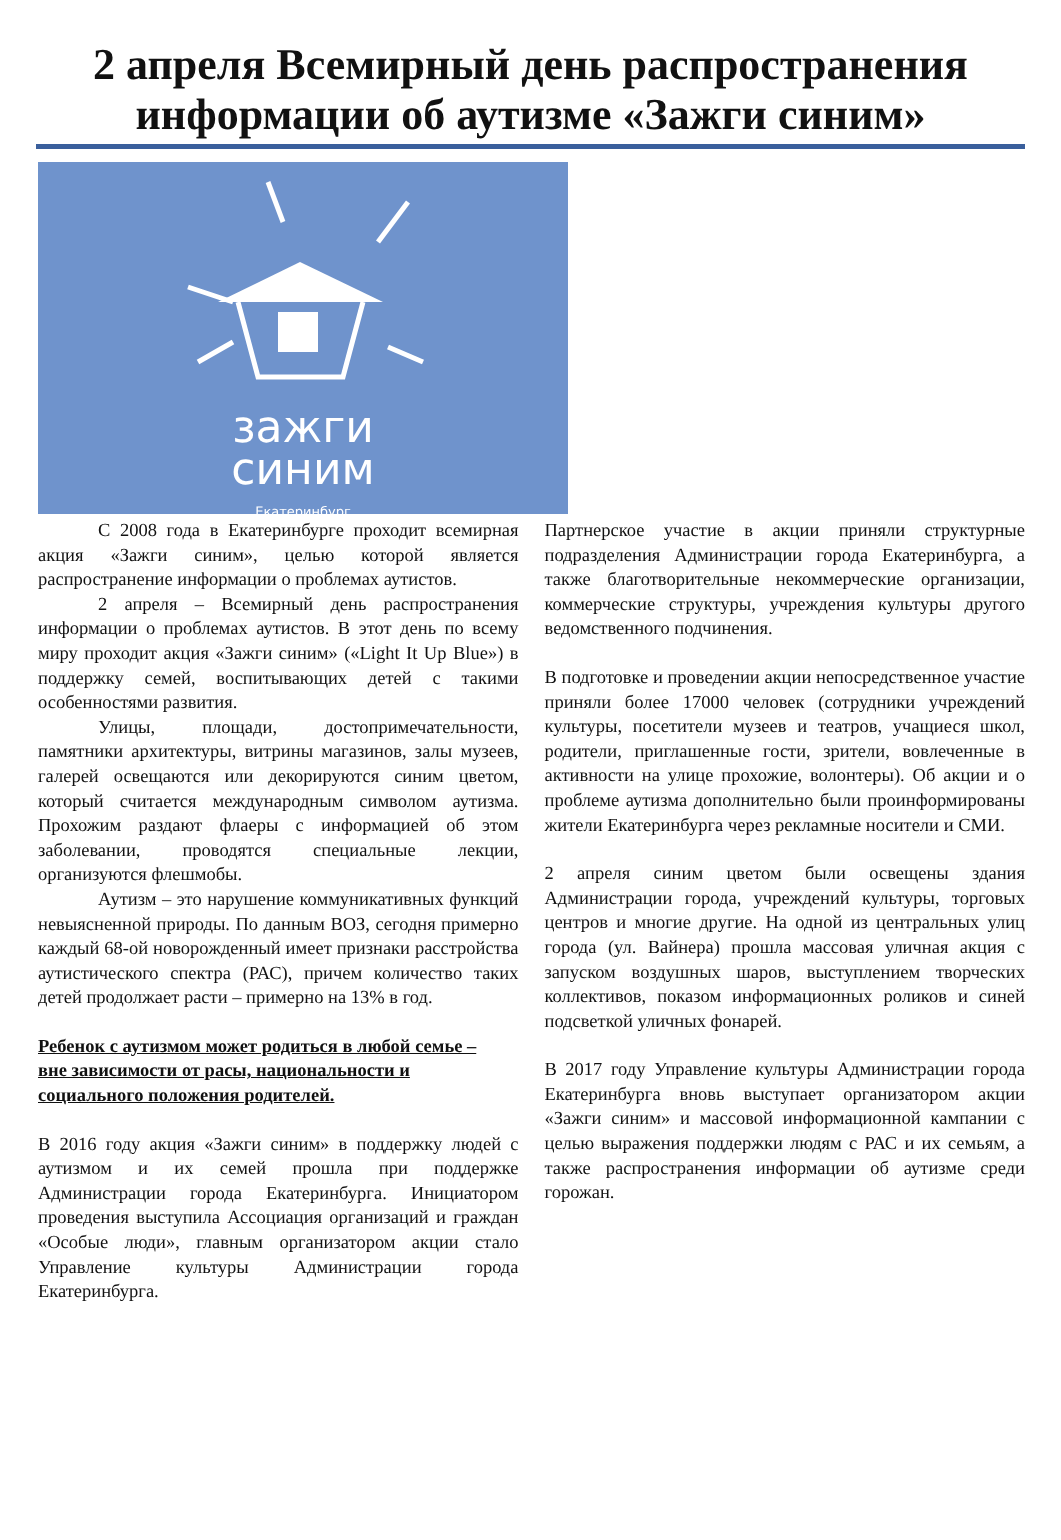2 апреля Всемирный день распространения информации об аутизме «Зажги синим»
зажги
синим
Екатеринбург
С 2008 года в Екатеринбурге проходит всемирная акция «Зажги синим», целью которой является распространение информации о проблемах аутистов.
2 апреля – Всемирный день распространения информации о проблемах аутистов. В этот день по всему миру проходит акция «Зажги синим» («Light It Up Blue») в поддержку семей, воспитывающих детей с такими особенностями развития.
Улицы, площади, достопримечательности, памятники архитектуры, витрины магазинов, залы музеев, галерей освещаются или декорируются синим цветом, который считается международным символом аутизма. Прохожим раздают флаеры с информацией об этом заболевании, проводятся специальные лекции, организуются флешмобы.
Аутизм – это нарушение коммуникативных функций невыясненной природы. По данным ВОЗ, сегодня примерно каждый 68-ой новорожденный имеет признаки расстройства аутистического спектра (РАС), причем количество таких детей продолжает расти – примерно на 13% в год.
Ребенок с аутизмом может родиться в любой семье – вне зависимости от расы, национальности и социального положения родителей.
В 2016 году акция «Зажги синим» в поддержку людей с аутизмом и их семей прошла при поддержке Администрации города Екатеринбурга. Инициатором проведения выступила Ассоциация организаций и граждан «Особые люди», главным организатором акции стало Управление культуры Администрации города Екатеринбурга.
Партнерское участие в акции приняли структурные подразделения Администрации города Екатеринбурга, а также благотворительные некоммерческие организации, коммерческие структуры, учреждения культуры другого ведомственного подчинения.
В подготовке и проведении акции непосредственное участие приняли более 17000 человек (сотрудники учреждений культуры, посетители музеев и театров, учащиеся школ, родители, приглашенные гости, зрители, вовлеченные в активности на улице прохожие, волонтеры). Об акции и о проблеме аутизма дополнительно были проинформированы жители Екатеринбурга через рекламные носители и СМИ.
2 апреля синим цветом были освещены здания Администрации города, учреждений культуры, торговых центров и многие другие. На одной из центральных улиц города (ул. Вайнера) прошла массовая уличная акция с запуском воздушных шаров, выступлением творческих коллективов, показом информационных роликов и синей подсветкой уличных фонарей.
В 2017 году Управление культуры Администрации города Екатеринбурга вновь выступает организатором акции «Зажги синим» и массовой информационной кампании с целью выражения поддержки людям с РАС и их семьям, а также распространения информации об аутизме среди горожан.